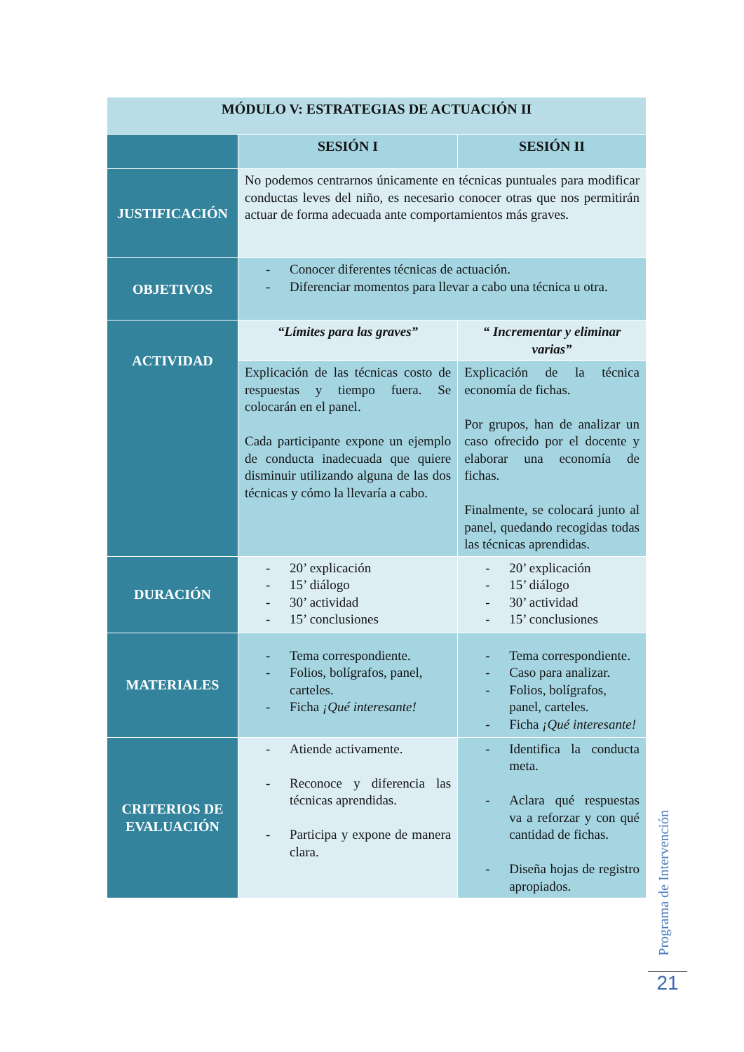| MÓDULO V: ESTRATEGIAS DE ACTUACIÓN II | | |
| | SESIÓN I | SESIÓN II |
| JUSTIFICACIÓN | No podemos centrarnos únicamente en técnicas puntuales para modificar conductas leves del niño, es necesario conocer otras que nos permitirán actuar de forma adecuada ante comportamientos más graves. | |
| OBJETIVOS | - Conocer diferentes técnicas de actuación. - Diferenciar momentos para llevar a cabo una técnica u otra. | |
| ACTIVIDAD | “Límites para las graves” | “ Incrementar y eliminar varias” |
| | Explicación de las técnicas costo de respuestas y tiempo fuera. Se colocarán en el panel. Cada participante expone un ejemplo de conducta inadecuada que quiere disminuir utilizando alguna de las dos técnicas y cómo la llevaría a cabo. | Explicación de la técnica economía de fichas. Por grupos, han de analizar un caso ofrecido por el docente y elaborar una economía de fichas. Finalmente, se colocará junto al panel, quedando recogidas todas las técnicas aprendidas. |
| DURACIÓN | - 20’ explicación - 15’ diálogo - 30’ actividad - 15’ conclusiones | - 20’ explicación - 15’ diálogo - 30’ actividad - 15’ conclusiones |
| MATERIALES | - Tema correspondiente. - Folios, bolígrafos, panel, carteles. - Ficha ¡Qué interesante! | - Tema correspondiente. - Caso para analizar. - Folios, bolígrafos, panel, carteles. - Ficha ¡Qué interesante! |
| CRITERIOS DE EVALUACIÓN | - Atiende activamente. - Reconoce y diferencia las técnicas aprendidas. - Participa y expone de manera clara. | - Identifica la conducta meta. - Aclara qué respuestas va a reforzar y con qué cantidad de fichas. - Diseña hojas de registro apropiados. |
Programa de Intervención
21